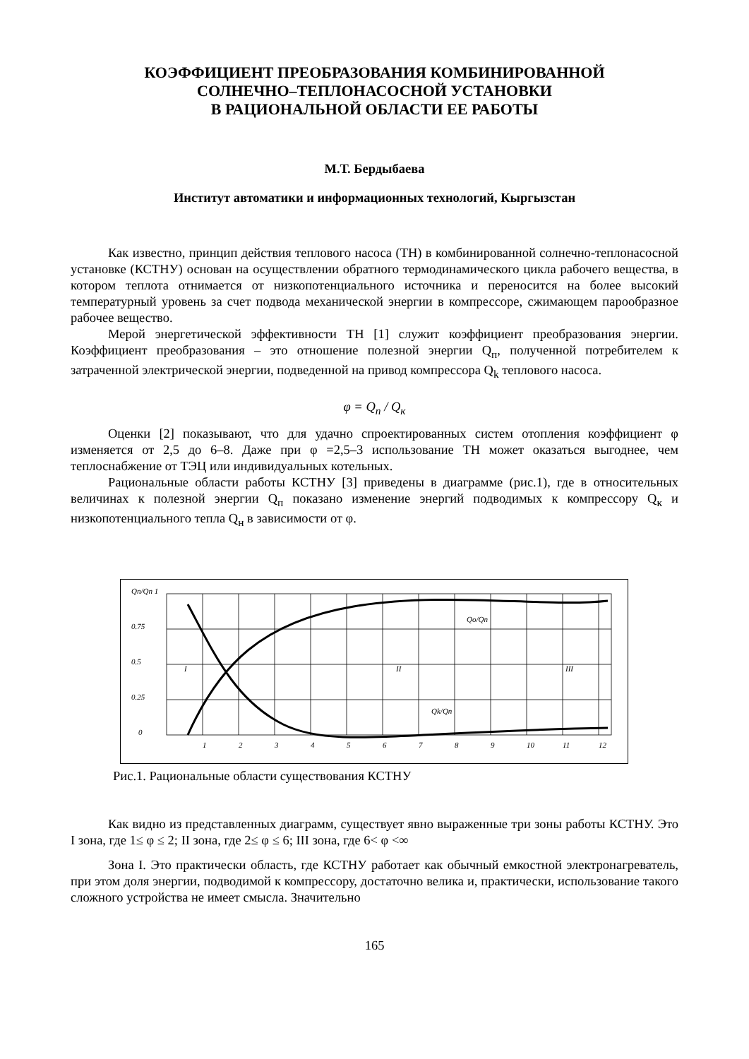КОЭФФИЦИЕНТ ПРЕОБРАЗОВАНИЯ КОМБИНИРОВАННОЙ
СОЛНЕЧНО–ТЕПЛОНАСОСНОЙ УСТАНОВКИ
В РАЦИОНАЛЬНОЙ ОБЛАСТИ ЕЕ РАБОТЫ
М.Т. Бердыбаева
Институт автоматики и информационных технологий, Кыргызстан
Как известно, принцип действия теплового насоса (ТН) в комбинированной солнечно-теплонасосной установке (КСТНУ) основан на осуществлении обратного термодинамического цикла рабочего вещества, в котором теплота отнимается от низкопотенциального источника и переносится на более высокий температурный уровень за счет подвода механической энергии в компрессоре, сжимающем парообразное рабочее вещество.
Мерой энергетической эффективности ТН [1] служит коэффициент преобразования энергии. Коэффициент преобразования – это отношение полезной энергии Q<sub>п</sub>, полученной потребителем к затраченной электрической энергии, подведенной на привод компрессора Q<sub>k</sub> теплового насоса.
φ = Q<sub>п</sub> / Q<sub>к</sub>
Оценки [2] показывают, что для удачно спроектированных систем отопления коэффициент φ изменяется от 2,5 до 6–8. Даже при φ =2,5–3 использование ТН может оказаться выгоднее, чем теплоснабжение от ТЭЦ или индивидуальных котельных.
Рациональные области работы КСТНУ [3] приведены в диаграмме (рис.1), где в относительных величинах к полезной энергии Q<sub>п</sub> показано изменение энергий подводимых к компрессору Q<sub>к</sub> и низкопотенциального тепла Q<sub>н</sub> в зависимости от φ.
Qп/Qп 1
0.75
0.5
0.25
0
I
II
III
Qo/Qп
Qk/Qп
1
2
3
4
5
6
7
8
9
10
11
12
Рис.1. Рациональные области существования КСТНУ
Как видно из представленных диаграмм, существует явно выраженные три зоны работы КСТНУ. Это I зона, где 1≤ φ ≤ 2; II зона, где 2≤ φ ≤ 6; III зона, где 6< φ <∞
Зона I. Это практически область, где КСТНУ работает как обычный емкостной электронагреватель, при этом доля энергии, подводимой к компрессору, достаточно велика и, практически, использование такого сложного устройства не имеет смысла. Значительно
165